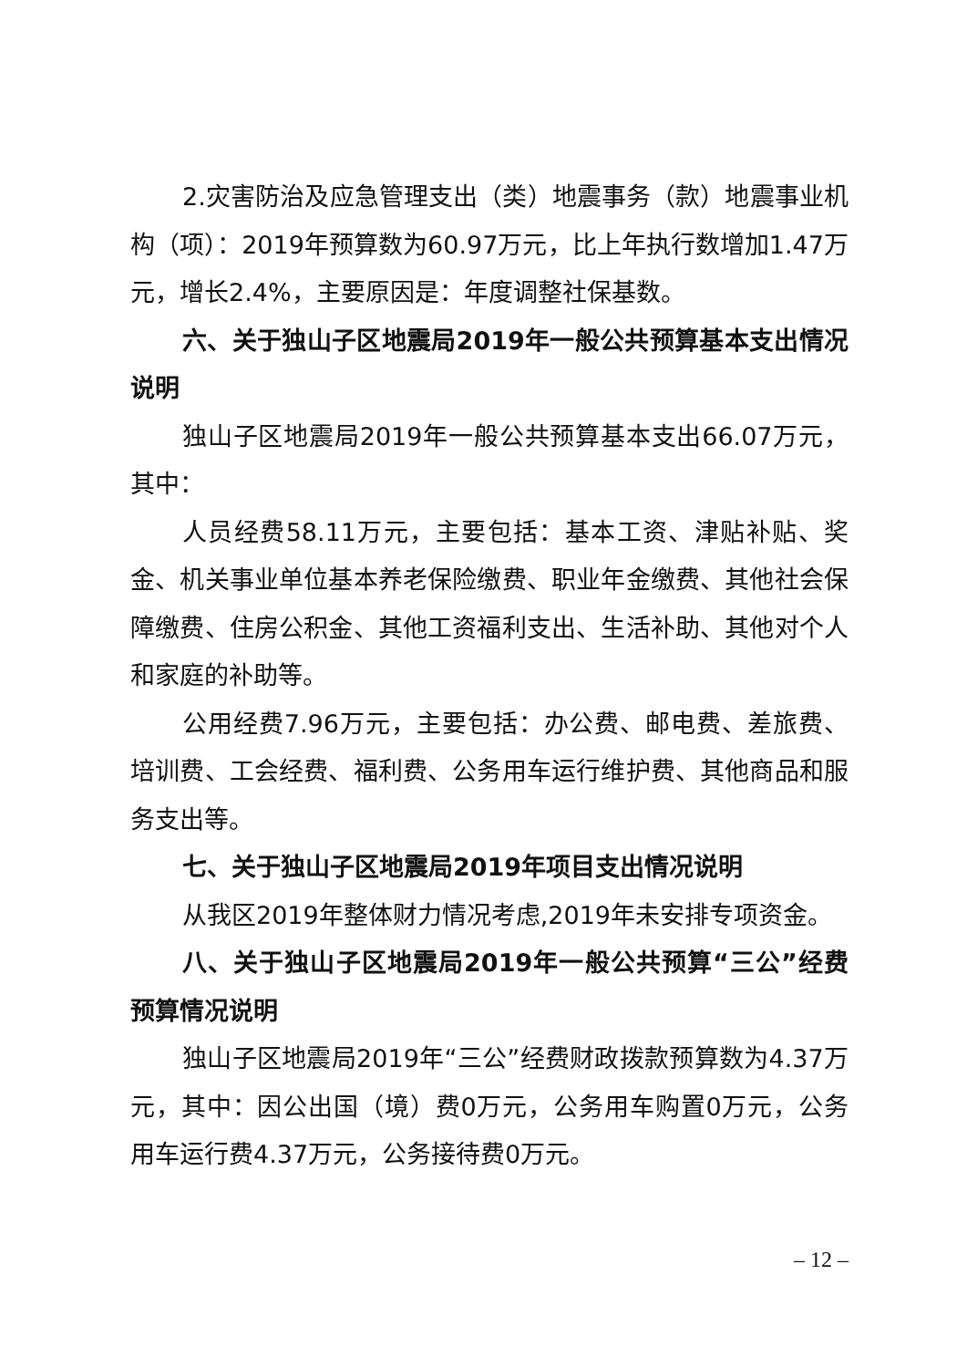2.灾害防治及应急管理支出（类）地震事务（款）地震事业机构（项）：2019年预算数为60.97万元，比上年执行数增加1.47万元，增长2.4%，主要原因是：年度调整社保基数。
六、关于独山子区地震局2019年一般公共预算基本支出情况说明
独山子区地震局2019年一般公共预算基本支出66.07万元，其中：
人员经费58.11万元，主要包括：基本工资、津贴补贴、奖金、机关事业单位基本养老保险缴费、职业年金缴费、其他社会保障缴费、住房公积金、其他工资福利支出、生活补助、其他对个人和家庭的补助等。
公用经费7.96万元，主要包括：办公费、邮电费、差旅费、培训费、工会经费、福利费、公务用车运行维护费、其他商品和服务支出等。
七、关于独山子区地震局2019年项目支出情况说明
从我区2019年整体财力情况考虑,2019年未安排专项资金。
八、关于独山子区地震局2019年一般公共预算“三公”经费预算情况说明
独山子区地震局2019年“三公”经费财政拨款预算数为4.37万元，其中：因公出国（境）费0万元，公务用车购置0万元，公务用车运行费4.37万元，公务接待费0万元。
– 12 –